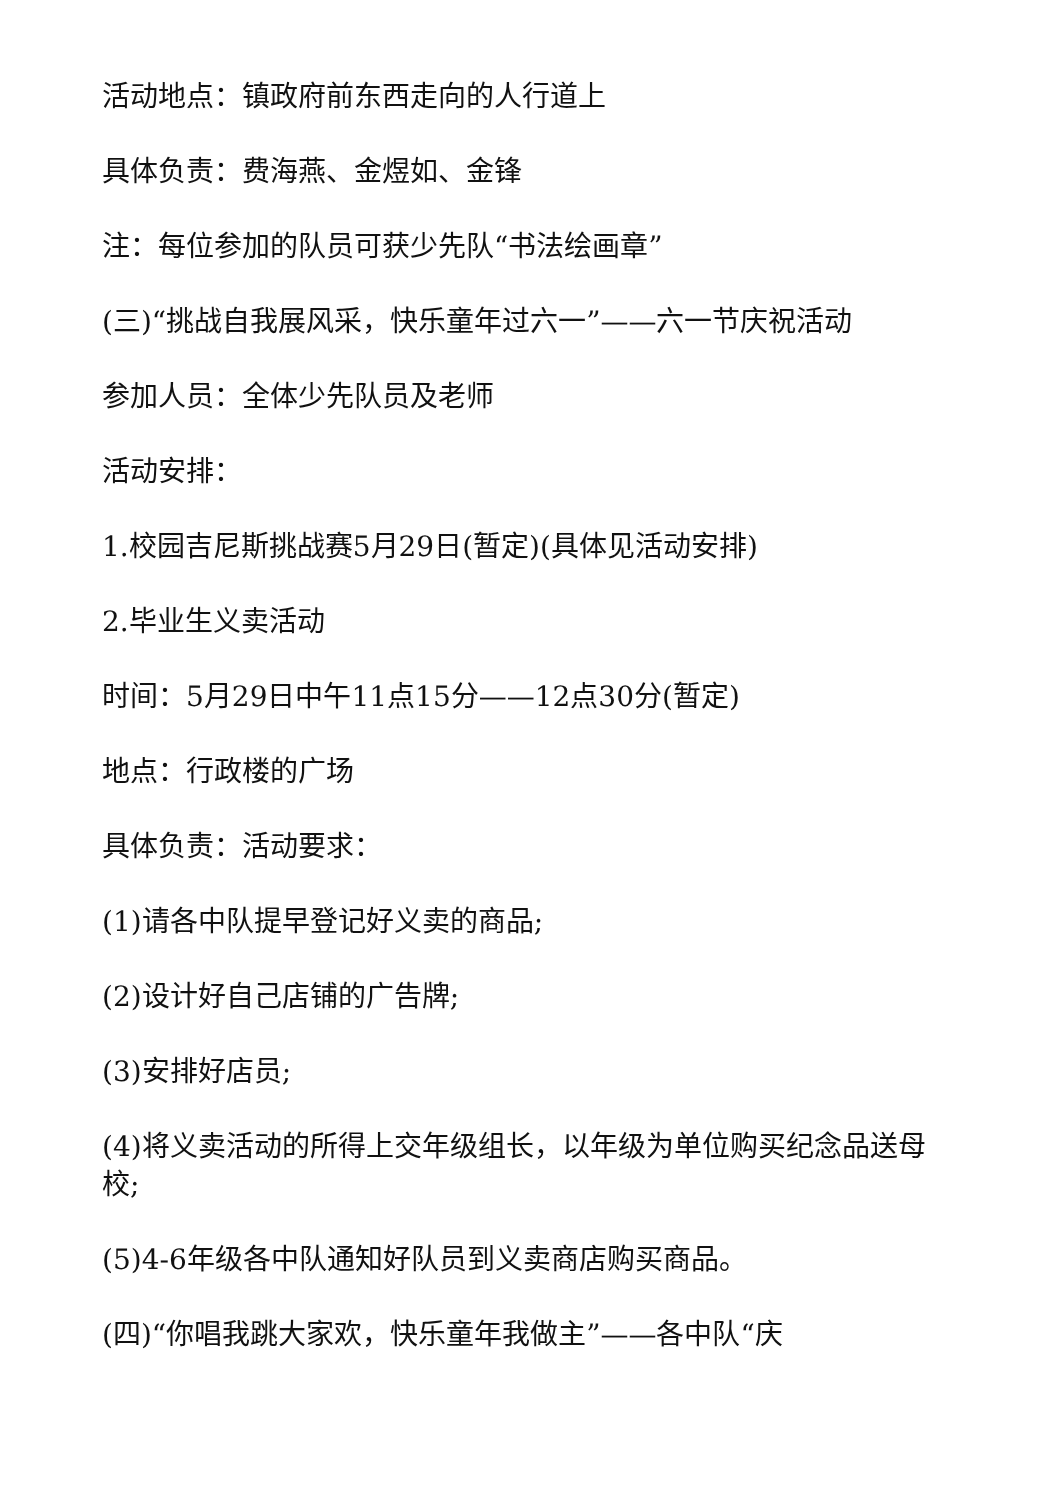活动地点：镇政府前东西走向的人行道上
具体负责：费海燕、金煜如、金锋
注：每位参加的队员可获少先队“书法绘画章”
(三)“挑战自我展风采，快乐童年过六一”——六一节庆祝活动
参加人员：全体少先队员及老师
活动安排：
1.校园吉尼斯挑战赛5月29日(暂定)(具体见活动安排)
2.毕业生义卖活动
时间：5月29日中午11点15分——12点30分(暂定)
地点：行政楼的广场
具体负责：活动要求：
(1)请各中队提早登记好义卖的商品;
(2)设计好自己店铺的广告牌;
(3)安排好店员;
(4)将义卖活动的所得上交年级组长，以年级为单位购买纪念品送母校;
(5)4-6年级各中队通知好队员到义卖商店购买商品。
(四)“你唱我跳大家欢，快乐童年我做主”——各中队“庆